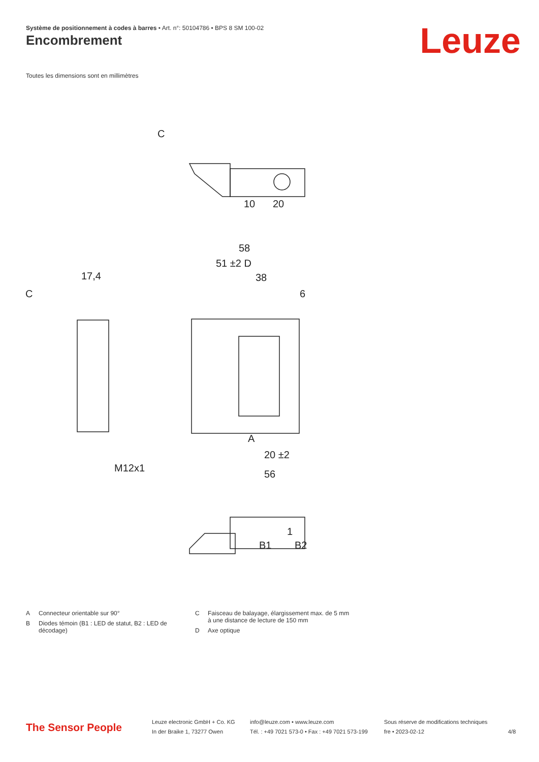Système de positionnement à codes à barres • Art. n°: 50104786 • BPS 8 SM 100-02
Encombrement Leuze
Toutes les dimensions sont en millimètres
C
10
20
58
51 ±2 D
38
6
B1
B2
56
20 ±2
A
17,4
C
M12x1
1
A Connecteur orientable sur 90°
B Diodes témoin (B1 : LED de statut, B2 : LED de décodage)
C Faisceau de balayage, élargissement max. de 5 mm à une distance de lecture de 150 mm
D Axe optique
The Sensor People
Leuze electronic GmbH + Co. KG
In der Braike 1, 73277 Owen
info@leuze.com • www.leuze.com
Tél. : +49 7021 573-0 • Fax : +49 7021 573-199
Sous réserve de modifications techniques
fre • 2023-02-12
4/8